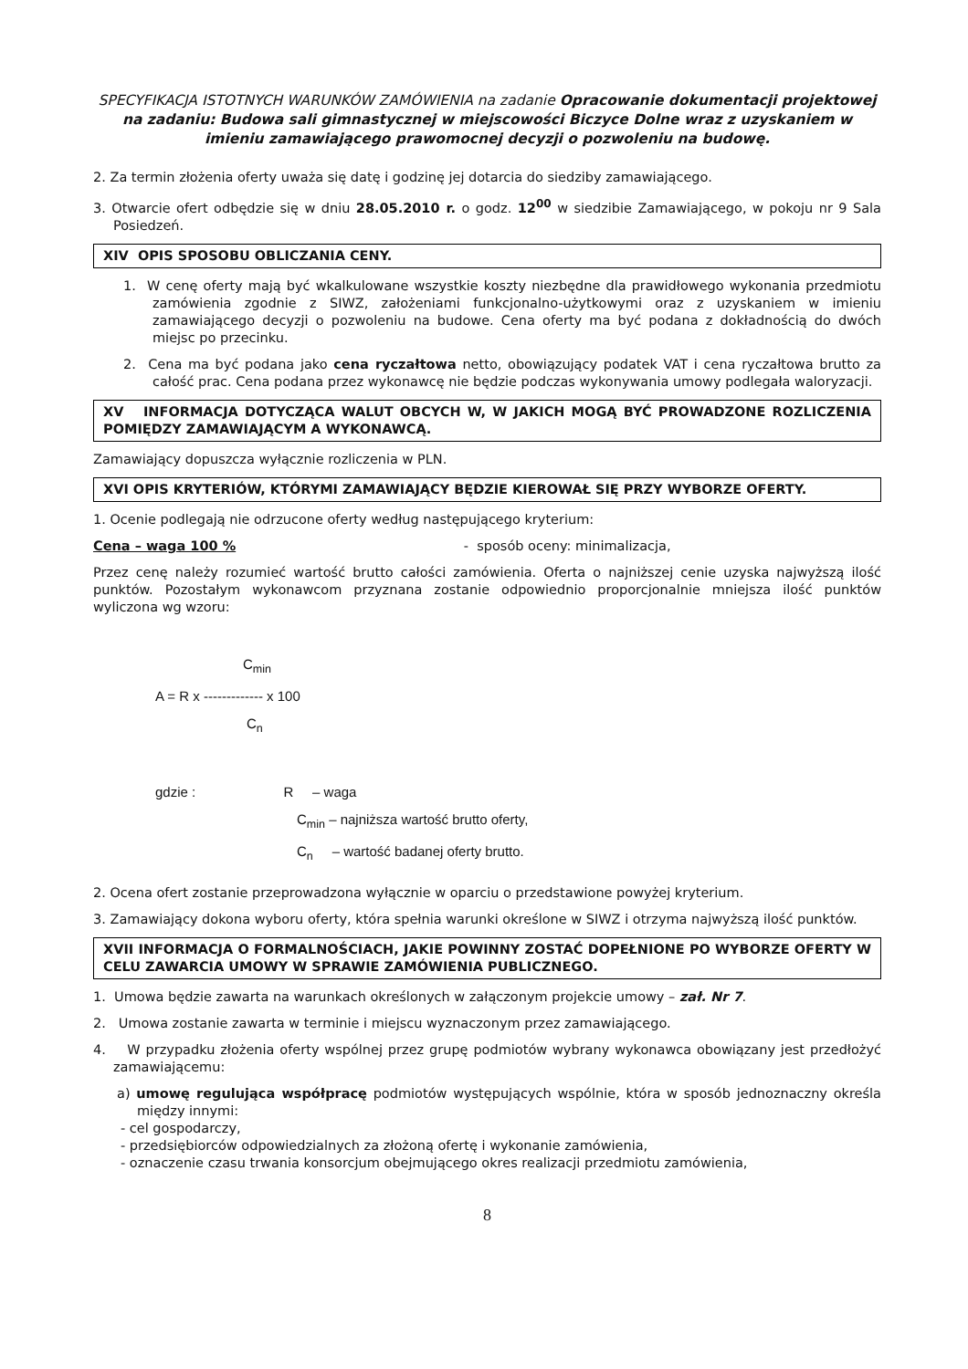SPECYFIKACJA ISTOTNYCH WARUNKÓW ZAMÓWIENIA na zadanie Opracowanie dokumentacji projektowej na zadaniu: Budowa sali gimnastycznej w miejscowości Biczyce Dolne wraz z uzyskaniem w imieniu zamawiającego prawomocnej decyzji o pozwoleniu na budowę.
2. Za termin złożenia oferty uważa się datę i godzinę jej dotarcia do siedziby zamawiającego.
3. Otwarcie ofert odbędzie się w dniu 28.05.2010 r. o godz. 12<sup>00</sup> w siedzibie Zamawiającego, w pokoju nr 9 Sala Posiedzeń.
XIV OPIS SPOSOBU OBLICZANIA CENY.
1. W cenę oferty mają być wkalkulowane wszystkie koszty niezbędne dla prawidłowego wykonania przedmiotu zamówienia zgodnie z SIWZ, założeniami funkcjonalno-użytkowymi oraz z uzyskaniem w imieniu zamawiającego decyzji o pozwoleniu na budowe. Cena oferty ma być podana z dokładnością do dwóch miejsc po przecinku.
2. Cena ma być podana jako cena ryczałtowa netto, obowiązujący podatek VAT i cena ryczałtowa brutto za całość prac. Cena podana przez wykonawcę nie będzie podczas wykonywania umowy podlegała waloryzacji.
XV INFORMACJA DOTYCZĄCA WALUT OBCYCH W, W JAKICH MOGĄ BYĆ PROWADZONE ROZLICZENIA POMIĘDZY ZAMAWIAJĄCYM A WYKONAWCĄ.
Zamawiający dopuszcza wyłącznie rozliczenia w PLN.
XVI OPIS KRYTERIÓW, KTÓRYMI ZAMAWIAJĄCY BĘDZIE KIEROWAŁ SIĘ PRZY WYBORZE OFERTY.
1. Ocenie podlegają nie odrzucone oferty według następującego kryterium:
Cena – waga 100 % - sposób oceny: minimalizacja,
Przez cenę należy rozumieć wartość brutto całości zamówienia. Oferta o najniższej cenie uzyska najwyższą ilość punktów. Pozostałym wykonawcom przyznana zostanie odpowiednio proporcjonalnie mniejsza ilość punktów wyliczona wg wzoru:
C<sub>min</sub>
A = R x ------------- x 100
C<sub>n</sub>
gdzie : R – waga
C<sub>min</sub> – najniższa wartość brutto oferty,
C<sub>n</sub> – wartość badanej oferty brutto.
2. Ocena ofert zostanie przeprowadzona wyłącznie w oparciu o przedstawione powyżej kryterium.
3. Zamawiający dokona wyboru oferty, która spełnia warunki określone w SIWZ i otrzyma najwyższą ilość punktów.
XVII INFORMACJA O FORMALNOŚCIACH, JAKIE POWINNY ZOSTAĆ DOPEŁNIONE PO WYBORZE OFERTY W CELU ZAWARCIA UMOWY W SPRAWIE ZAMÓWIENIA PUBLICZNEGO.
1. Umowa będzie zawarta na warunkach określonych w załączonym projekcie umowy – zał. Nr 7.
2. Umowa zostanie zawarta w terminie i miejscu wyznaczonym przez zamawiającego.
4. W przypadku złożenia oferty wspólnej przez grupę podmiotów wybrany wykonawca obowiązany jest przedłożyć zamawiającemu:
a) umowę regulująca współpracę podmiotów występujących wspólnie, która w sposób jednoznaczny określa między innymi:
- cel gospodarczy,
- przedsiębiorców odpowiedzialnych za złożoną ofertę i wykonanie zamówienia,
- oznaczenie czasu trwania konsorcjum obejmującego okres realizacji przedmiotu zamówienia,
8